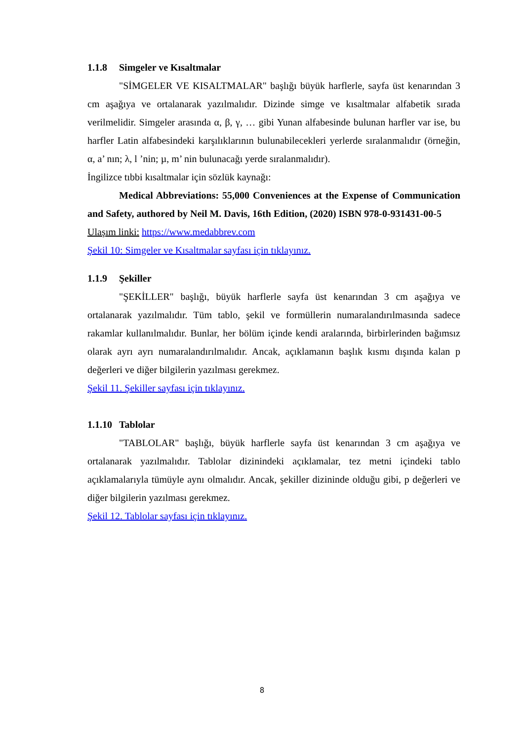1.1.8 Simgeler ve Kısaltmalar
"SİMGELER VE KISALTMALAR" başlığı büyük harflerle, sayfa üst kenarından 3 cm aşağıya ve ortalanarak yazılmalıdır. Dizinde simge ve kısaltmalar alfabetik sırada verilmelidir. Simgeler arasında α, β, γ, … gibi Yunan alfabesinde bulunan harfler var ise, bu harfler Latin alfabesindeki karşılıklarının bulunabilecekleri yerlerde sıralanmalıdır (örneğin, α, a’ nın; λ, l ’nin; µ, m’ nin bulunacağı yerde sıralanmalıdır).
İngilizce tıbbi kısaltmalar için sözlük kaynağı:
Medical Abbreviations: 55,000 Conveniences at the Expense of Communication and Safety, authored by Neil M. Davis, 16th Edition, (2020) ISBN 978-0-931431-00-5
Ulaşım linki: https://www.medabbrev.com
Şekil 10: Simgeler ve Kısaltmalar sayfası için tıklayınız.
1.1.9 Şekiller
"ŞEKİLLER" başlığı, büyük harflerle sayfa üst kenarından 3 cm aşağıya ve ortalanarak yazılmalıdır. Tüm tablo, şekil ve formüllerin numaralandırılmasında sadece rakamlar kullanılmalıdır. Bunlar, her bölüm içinde kendi aralarında, birbirlerinden bağımsız olarak ayrı ayrı numaralandırılmalıdır. Ancak, açıklamanın başlık kısmı dışında kalan p değerleri ve diğer bilgilerin yazılması gerekmez.
Şekil 11. Şekiller sayfası için tıklayınız.
1.1.10 Tablolar
"TABLOLAR" başlığı, büyük harflerle sayfa üst kenarından 3 cm aşağıya ve ortalanarak yazılmalıdır. Tablolar dizinindeki açıklamalar, tez metni içindeki tablo açıklamalarıyla tümüyle aynı olmalıdır. Ancak, şekiller dizininde olduğu gibi, p değerleri ve diğer bilgilerin yazılması gerekmez.
Şekil 12. Tablolar sayfası için tıklayınız.
8